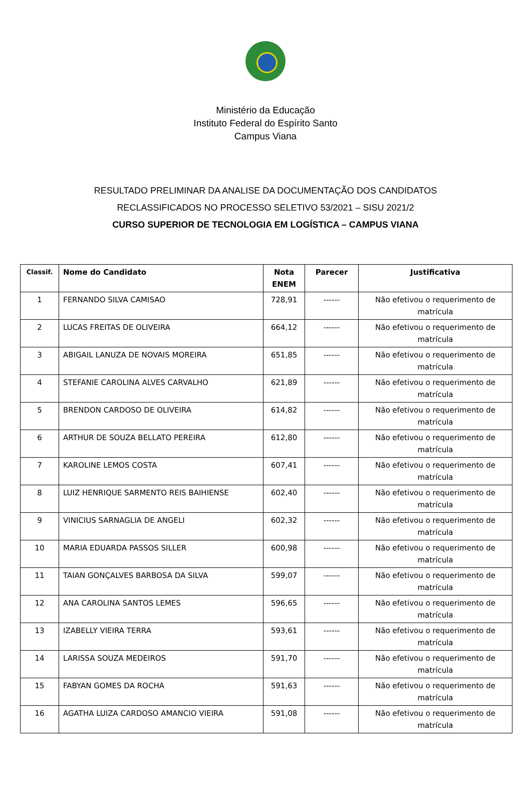Ministério da Educação
Instituto Federal do Espírito Santo
Campus Viana
RESULTADO PRELIMINAR DA ANALISE DA DOCUMENTAÇÃO DOS CANDIDATOS
RECLASSIFICADOS NO PROCESSO SELETIVO 53/2021 – SISU 2021/2
CURSO SUPERIOR DE TECNOLOGIA EM LOGÍSTICA – CAMPUS VIANA
| Classif. | Nome do Candidato | Nota ENEM | Parecer | Justificativa |
| --- | --- | --- | --- | --- |
| 1 | FERNANDO SILVA CAMISAO | 728,91 | ------ | Não efetivou o requerimento de matrícula |
| 2 | LUCAS FREITAS DE OLIVEIRA | 664,12 | ------ | Não efetivou o requerimento de matrícula |
| 3 | ABIGAIL LANUZA DE NOVAIS MOREIRA | 651,85 | ------ | Não efetivou o requerimento de matrícula |
| 4 | STEFANIE CAROLINA ALVES CARVALHO | 621,89 | ------ | Não efetivou o requerimento de matrícula |
| 5 | BRENDON CARDOSO DE OLIVEIRA | 614,82 | ------ | Não efetivou o requerimento de matrícula |
| 6 | ARTHUR DE SOUZA BELLATO PEREIRA | 612,80 | ------ | Não efetivou o requerimento de matrícula |
| 7 | KAROLINE LEMOS COSTA | 607,41 | ------ | Não efetivou o requerimento de matrícula |
| 8 | LUIZ HENRIQUE SARMENTO REIS BAIHIENSE | 602,40 | ------ | Não efetivou o requerimento de matrícula |
| 9 | VINICIUS SARNAGLIA DE ANGELI | 602,32 | ------ | Não efetivou o requerimento de matrícula |
| 10 | MARIA EDUARDA PASSOS SILLER | 600,98 | ------ | Não efetivou o requerimento de matrícula |
| 11 | TAIAN GONÇALVES BARBOSA DA SILVA | 599,07 | ------ | Não efetivou o requerimento de matrícula |
| 12 | ANA CAROLINA SANTOS LEMES | 596,65 | ------ | Não efetivou o requerimento de matrícula |
| 13 | IZABELLY VIEIRA TERRA | 593,61 | ------ | Não efetivou o requerimento de matrícula |
| 14 | LARISSA SOUZA MEDEIROS | 591,70 | ------ | Não efetivou o requerimento de matrícula |
| 15 | FABYAN GOMES DA ROCHA | 591,63 | ------ | Não efetivou o requerimento de matrícula |
| 16 | AGATHA LUIZA CARDOSO AMANCIO VIEIRA | 591,08 | ------ | Não efetivou o requerimento de matrícula |